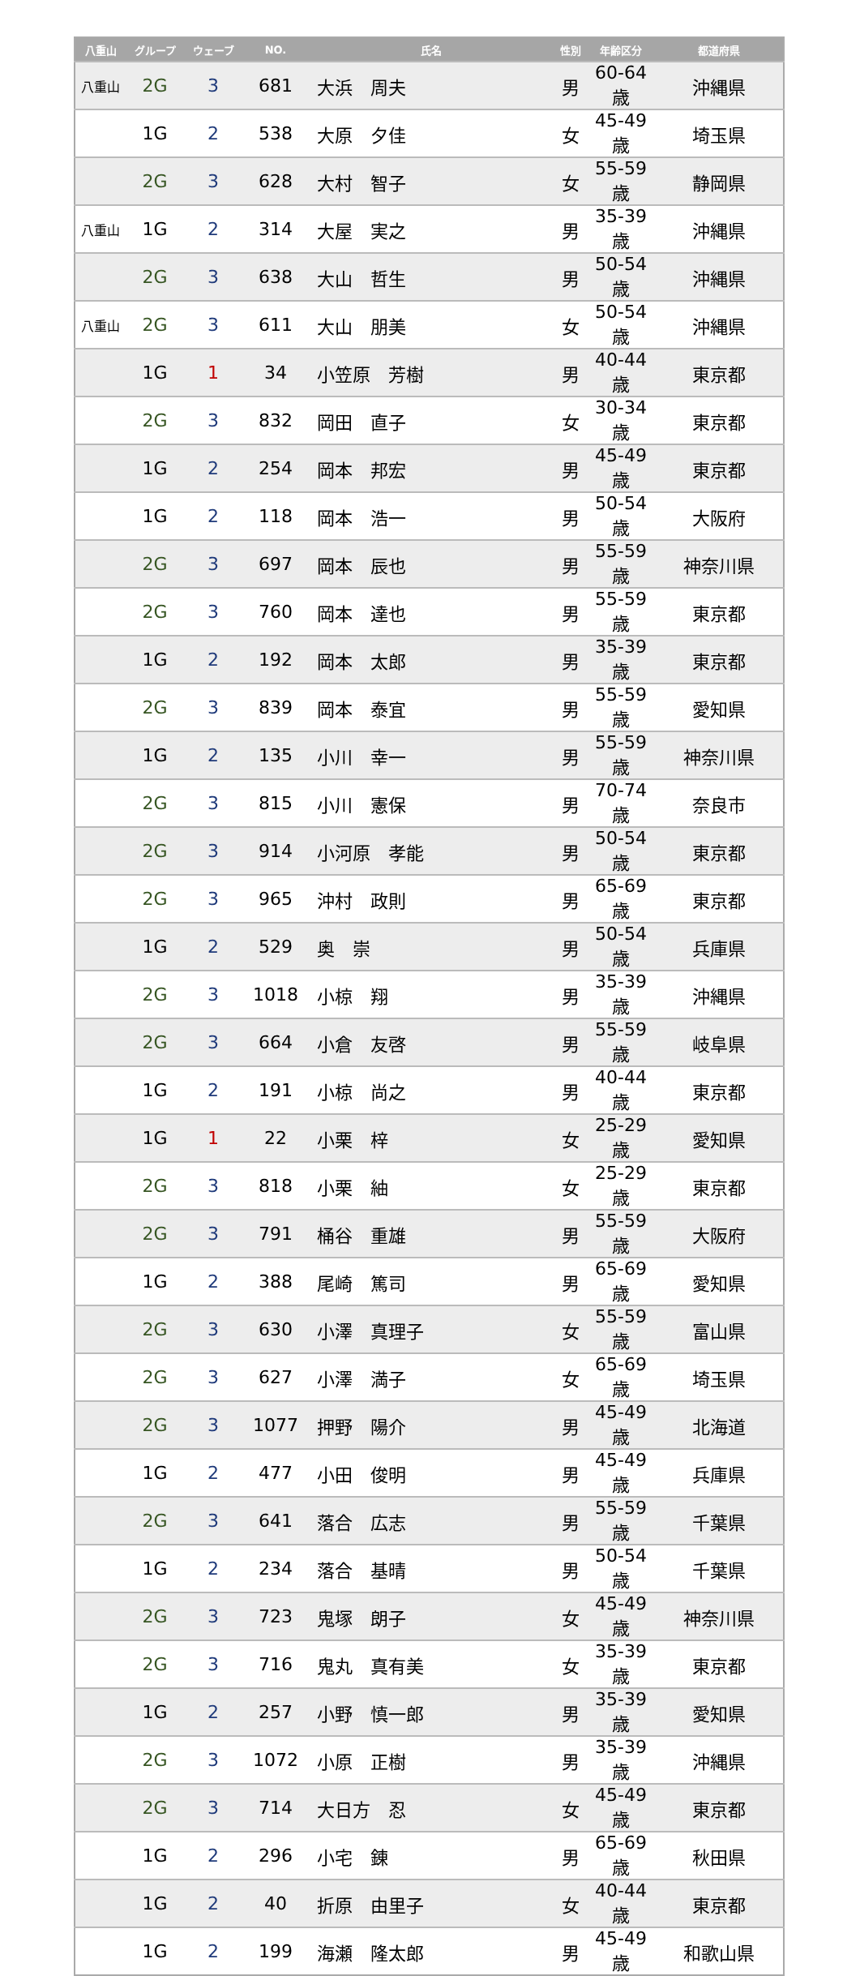| 八重山 | グループ | ウェーブ | NO. | 氏名 | 性別 | 年齢区分 | 都道府県 |
| --- | --- | --- | --- | --- | --- | --- | --- |
| 八重山 | 2G | 3 | 681 | 大浜 周夫 | 男 | 60-64歳 | 沖縄県 |
| | 1G | 2 | 538 | 大原 夕佳 | 女 | 45-49歳 | 埼玉県 |
| | 2G | 3 | 628 | 大村 智子 | 女 | 55-59歳 | 静岡県 |
| 八重山 | 1G | 2 | 314 | 大屋 実之 | 男 | 35-39歳 | 沖縄県 |
| | 2G | 3 | 638 | 大山 哲生 | 男 | 50-54歳 | 沖縄県 |
| 八重山 | 2G | 3 | 611 | 大山 朋美 | 女 | 50-54歳 | 沖縄県 |
| | 1G | 1 | 34 | 小笠原 芳樹 | 男 | 40-44歳 | 東京都 |
| | 2G | 3 | 832 | 岡田 直子 | 女 | 30-34歳 | 東京都 |
| | 1G | 2 | 254 | 岡本 邦宏 | 男 | 45-49歳 | 東京都 |
| | 1G | 2 | 118 | 岡本 浩一 | 男 | 50-54歳 | 大阪府 |
| | 2G | 3 | 697 | 岡本 辰也 | 男 | 55-59歳 | 神奈川県 |
| | 2G | 3 | 760 | 岡本 達也 | 男 | 55-59歳 | 東京都 |
| | 1G | 2 | 192 | 岡本 太郎 | 男 | 35-39歳 | 東京都 |
| | 2G | 3 | 839 | 岡本 泰宜 | 男 | 55-59歳 | 愛知県 |
| | 1G | 2 | 135 | 小川 幸一 | 男 | 55-59歳 | 神奈川県 |
| | 2G | 3 | 815 | 小川 憲保 | 男 | 70-74歳 | 奈良市 |
| | 2G | 3 | 914 | 小河原 孝能 | 男 | 50-54歳 | 東京都 |
| | 2G | 3 | 965 | 沖村 政則 | 男 | 65-69歳 | 東京都 |
| | 1G | 2 | 529 | 奥 崇 | 男 | 50-54歳 | 兵庫県 |
| | 2G | 3 | 1018 | 小椋 翔 | 男 | 35-39歳 | 沖縄県 |
| | 2G | 3 | 664 | 小倉 友啓 | 男 | 55-59歳 | 岐阜県 |
| | 1G | 2 | 191 | 小椋 尚之 | 男 | 40-44歳 | 東京都 |
| | 1G | 1 | 22 | 小栗 梓 | 女 | 25-29歳 | 愛知県 |
| | 2G | 3 | 818 | 小栗 紬 | 女 | 25-29歳 | 東京都 |
| | 2G | 3 | 791 | 桶谷 重雄 | 男 | 55-59歳 | 大阪府 |
| | 1G | 2 | 388 | 尾崎 篤司 | 男 | 65-69歳 | 愛知県 |
| | 2G | 3 | 630 | 小澤 真理子 | 女 | 55-59歳 | 富山県 |
| | 2G | 3 | 627 | 小澤 満子 | 女 | 65-69歳 | 埼玉県 |
| | 2G | 3 | 1077 | 押野 陽介 | 男 | 45-49歳 | 北海道 |
| | 1G | 2 | 477 | 小田 俊明 | 男 | 45-49歳 | 兵庫県 |
| | 2G | 3 | 641 | 落合 広志 | 男 | 55-59歳 | 千葉県 |
| | 1G | 2 | 234 | 落合 基晴 | 男 | 50-54歳 | 千葉県 |
| | 2G | 3 | 723 | 鬼塚 朗子 | 女 | 45-49歳 | 神奈川県 |
| | 2G | 3 | 716 | 鬼丸 真有美 | 女 | 35-39歳 | 東京都 |
| | 1G | 2 | 257 | 小野 慎一郎 | 男 | 35-39歳 | 愛知県 |
| | 2G | 3 | 1072 | 小原 正樹 | 男 | 35-39歳 | 沖縄県 |
| | 2G | 3 | 714 | 大日方 忍 | 女 | 45-49歳 | 東京都 |
| | 1G | 2 | 296 | 小宅 錬 | 男 | 65-69歳 | 秋田県 |
| | 1G | 2 | 40 | 折原 由里子 | 女 | 40-44歳 | 東京都 |
| | 1G | 2 | 199 | 海瀬 隆太郎 | 男 | 45-49歳 | 和歌山県 |